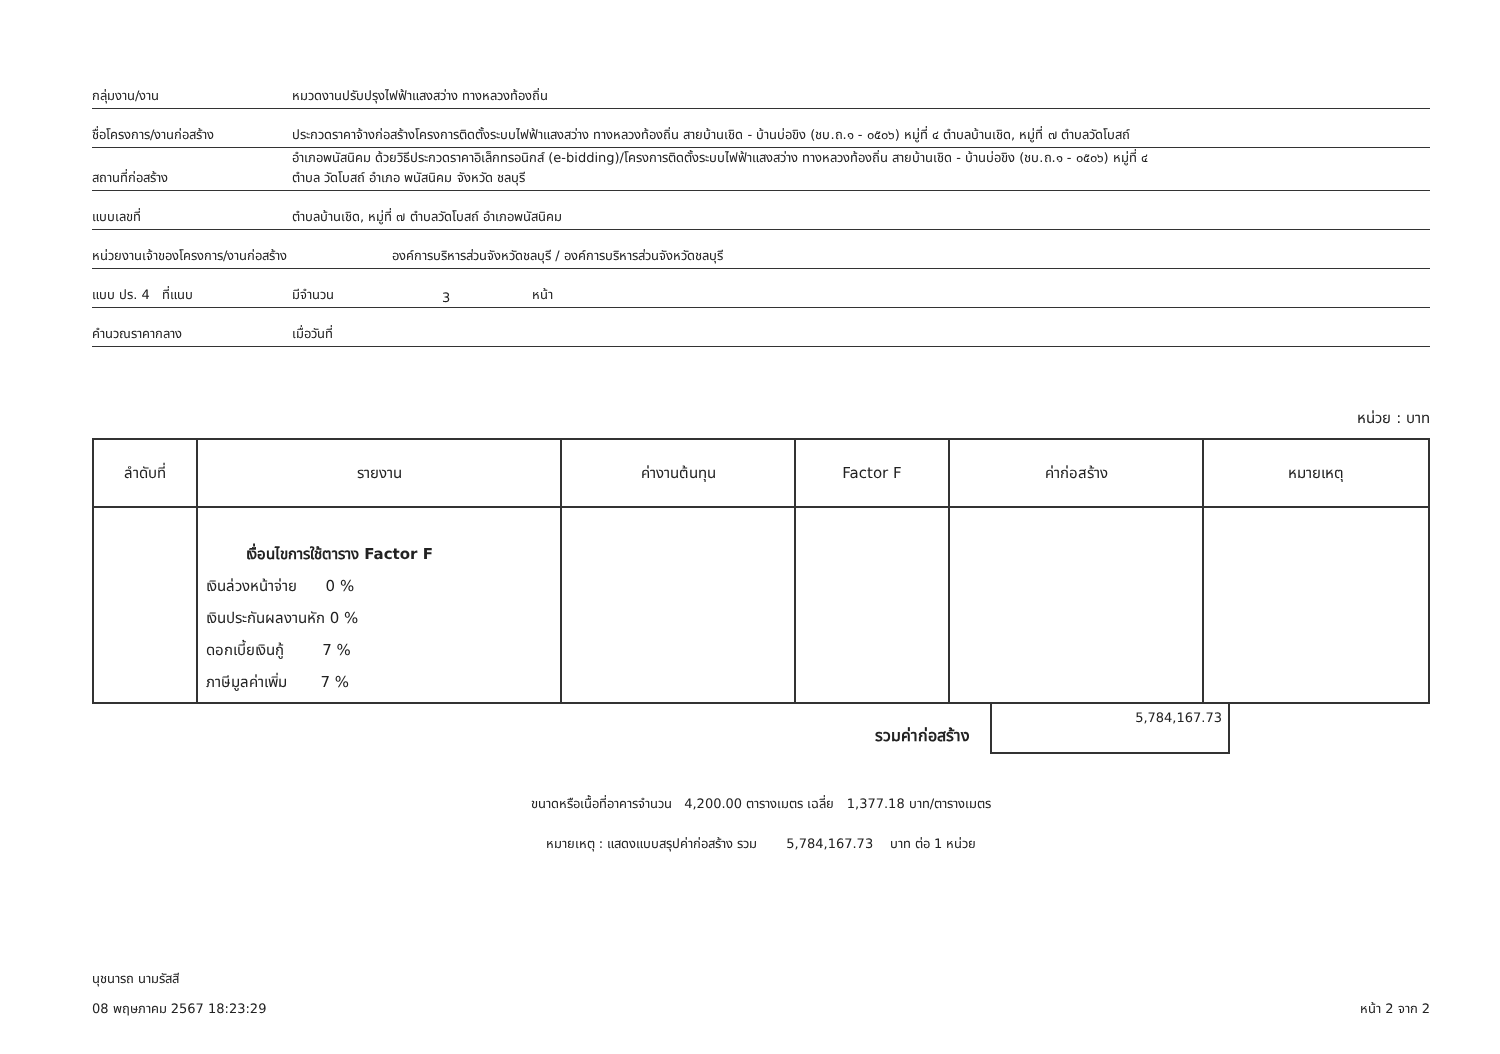กลุ่มงาน/งาน
หมวดงานปรับปรุงไฟฟ้าแสงสว่าง ทางหลวงท้องถิ่น
ชื่อโครงการ/งานก่อสร้าง
ประกวดราคาจ้างก่อสร้างโครงการติดตั้งระบบไฟฟ้าแสงสว่าง ทางหลวงท้องถิ่น สายบ้านเชิด - บ้านบ่อขิง (ชบ.ถ.๑ - ๐๕๐๖) หมู่ที่ ๔ ตำบลบ้านเชิด, หมู่ที่ ๗ ตำบลวัดโบสถ์
สถานที่ก่อสร้าง
อำเภอพนัสนิคม ด้วยวิธีประกวดราคาอิเล็กทรอนิกส์ (e-bidding)/โครงการติดตั้งระบบไฟฟ้าแสงสว่าง ทางหลวงท้องถิ่น สายบ้านเชิด - บ้านบ่อขิง (ชบ.ถ.๑ - ๐๕๐๖) หมู่ที่ ๔
ตำบล วัดโบสถ์ อำเภอ พนัสนิคม จังหวัด ชลบุรี
แบบเลขที่
ตำบลบ้านเชิด, หมู่ที่ ๗ ตำบลวัดโบสถ์ อำเภอพนัสนิคม
หน่วยงานเจ้าของโครงการ/งานก่อสร้าง
องค์การบริหารส่วนจังหวัดชลบุรี / องค์การบริหารส่วนจังหวัดชลบุรี
แบบ ปร. 4 ที่แนบ
มีจำนวน
3
หน้า
คำนวณราคากลาง
เมื่อวันที่
หน่วย : บาท
| ลำดับที่ | รายงาน | ค่างานต้นทุน | Factor F | ค่าก่อสร้าง | หมายเหตุ |
| --- | --- | --- | --- | --- | --- |
| | เงื่อนไขการใช้ตาราง Factor F เงินล่วงหน้าจ่าย 0 % เงินประกันผลงานหัก 0 % ดอกเบี้ยเงินกู้ 7 % ภาษีมูลค่าเพิ่ม 7 % | | | | |
รวมค่าก่อสร้าง
5,784,167.73
ขนาดหรือเนื้อที่อาคารจำนวน 4,200.00 ตารางเมตร เฉลี่ย 1,377.18 บาท/ตารางเมตร
หมายเหตุ : แสดงแบบสรุปค่าก่อสร้าง รวม 5,784,167.73 บาท ต่อ 1 หน่วย
นุชนารถ นามรัสสี
08 พฤษภาคม 2567 18:23:29
หน้า 2 จาก 2